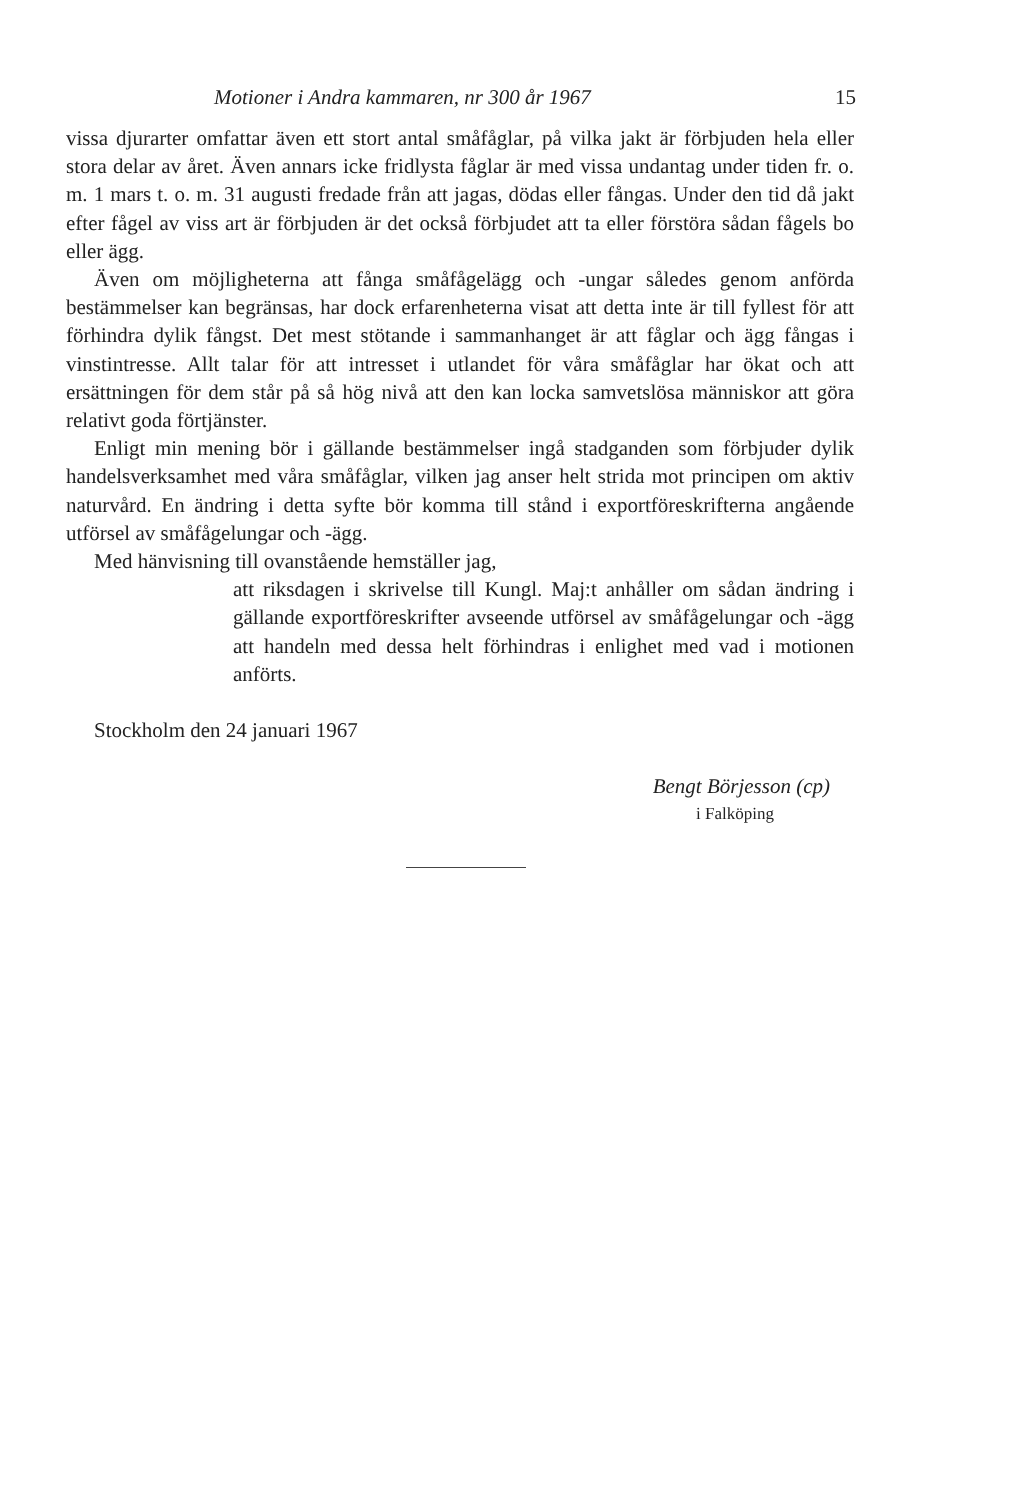Motioner i Andra kammaren, nr 300 år 1967 15
vissa djurarter omfattar även ett stort antal småfåglar, på vilka jakt är förbjuden hela eller stora delar av året. Även annars icke fridlysta fåglar är med vissa undantag under tiden fr. o. m. 1 mars t. o. m. 31 augusti fredade från att jagas, dödas eller fångas. Under den tid då jakt efter fågel av viss art är förbjuden är det också förbjudet att ta eller förstöra sådan fågels bo eller ägg.
Även om möjligheterna att fånga småfågelägg och -ungar således genom anförda bestämmelser kan begränsas, har dock erfarenheterna visat att detta inte är till fyllest för att förhindra dylik fångst. Det mest stötande i sammanhanget är att fåglar och ägg fångas i vinstintresse. Allt talar för att intresset i utlandet för våra småfåglar har ökat och att ersättningen för dem står på så hög nivå att den kan locka samvetslösa människor att göra relativt goda förtjänster.
Enligt min mening bör i gällande bestämmelser ingå stadganden som förbjuder dylik handelsverksamhet med våra småfåglar, vilken jag anser helt strida mot principen om aktiv naturvård. En ändring i detta syfte bör komma till stånd i exportföreskrifterna angående utförsel av småfågelungar och -ägg.
Med hänvisning till ovanstående hemställer jag,
att riksdagen i skrivelse till Kungl. Maj:t anhåller om sådan ändring i gällande exportföreskrifter avseende utförsel av småfågelungar och -ägg att handeln med dessa helt förhindras i enlighet med vad i motionen anförts.
Stockholm den 24 januari 1967
Bengt Börjesson (cp)
i Falköping